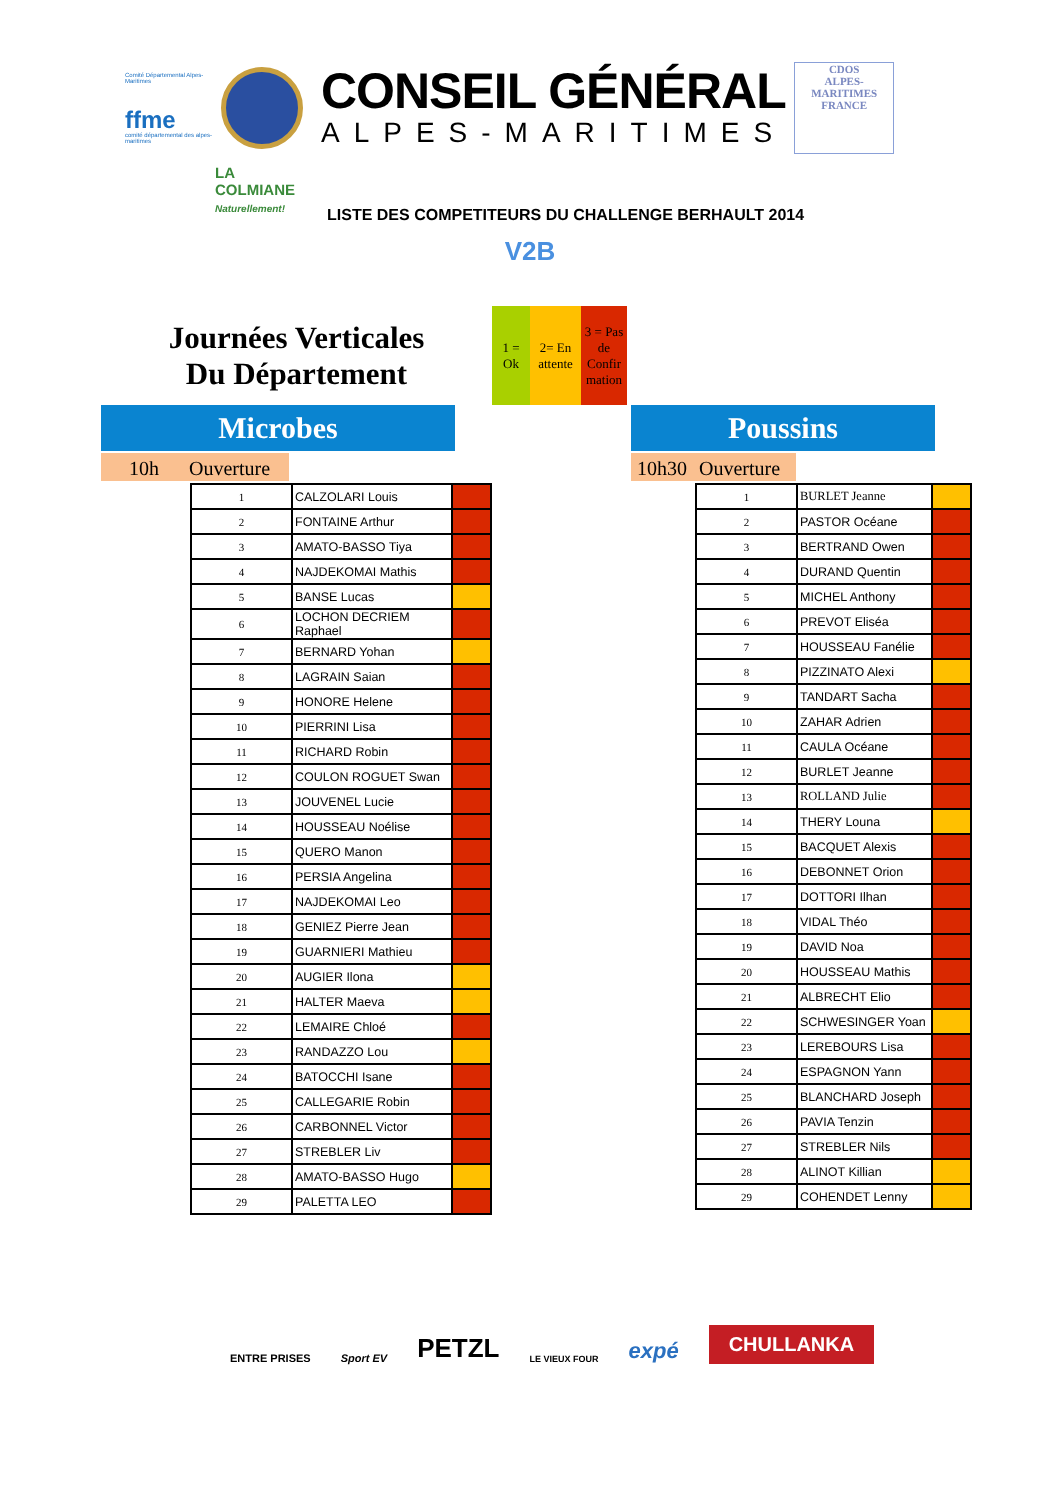Comité Départemental Alpes-Maritimes
ffme
comité départemental des alpes-maritimes
CONSEIL GÉNÉRAL
ALPES-MARITIMES
CDOS
ALPES-MARITIMES
FRANCE
LA COLMIANE
Naturellement!
LISTE DES COMPETITEURS DU CHALLENGE BERHAULT 2014
V2B
Journées Verticales
Du Département
1 =
Ok
2= En
attente
3 = Pas
de
Confir
mation
Microbes
10h Ouverture
| 1 | CALZOLARI Louis | |
| 2 | FONTAINE Arthur | |
| 3 | AMATO-BASSO Tiya | |
| 4 | NAJDEKOMAI Mathis | |
| 5 | BANSE Lucas | |
| 6 | LOCHON DECRIEM Raphael | |
| 7 | BERNARD Yohan | |
| 8 | LAGRAIN Saian | |
| 9 | HONORE Helene | |
| 10 | PIERRINI Lisa | |
| 11 | RICHARD Robin | |
| 12 | COULON ROGUET Swan | |
| 13 | JOUVENEL Lucie | |
| 14 | HOUSSEAU Noélise | |
| 15 | QUERO Manon | |
| 16 | PERSIA Angelina | |
| 17 | NAJDEKOMAI Leo | |
| 18 | GENIEZ Pierre Jean | |
| 19 | GUARNIERI Mathieu | |
| 20 | AUGIER Ilona | |
| 21 | HALTER Maeva | |
| 22 | LEMAIRE Chloé | |
| 23 | RANDAZZO Lou | |
| 24 | BATOCCHI Isane | |
| 25 | CALLEGARIE Robin | |
| 26 | CARBONNEL Victor | |
| 27 | STREBLER Liv | |
| 28 | AMATO-BASSO Hugo | |
| 29 | PALETTA LEO | |
Poussins
10h30 Ouverture
| 1 | BURLET Jeanne | |
| 2 | PASTOR Océane | |
| 3 | BERTRAND Owen | |
| 4 | DURAND Quentin | |
| 5 | MICHEL Anthony | |
| 6 | PREVOT Eliséa | |
| 7 | HOUSSEAU Fanélie | |
| 8 | PIZZINATO Alexi | |
| 9 | TANDART Sacha | |
| 10 | ZAHAR Adrien | |
| 11 | CAULA Océane | |
| 12 | BURLET Jeanne | |
| 13 | ROLLAND Julie | |
| 14 | THERY Louna | |
| 15 | BACQUET Alexis | |
| 16 | DEBONNET Orion | |
| 17 | DOTTORI Ilhan | |
| 18 | VIDAL Théo | |
| 19 | DAVID Noa | |
| 20 | HOUSSEAU Mathis | |
| 21 | ALBRECHT Elio | |
| 22 | SCHWESINGER Yoan | |
| 23 | LEREBOURS Lisa | |
| 24 | ESPAGNON Yann | |
| 25 | BLANCHARD Joseph | |
| 26 | PAVIA Tenzin | |
| 27 | STREBLER Nils | |
| 28 | ALINOT Killian | |
| 29 | COHENDET Lenny | |
ENTRE PRISES
Sport EV
PETZL
LE VIEUX FOUR
expé
CHULLANKA